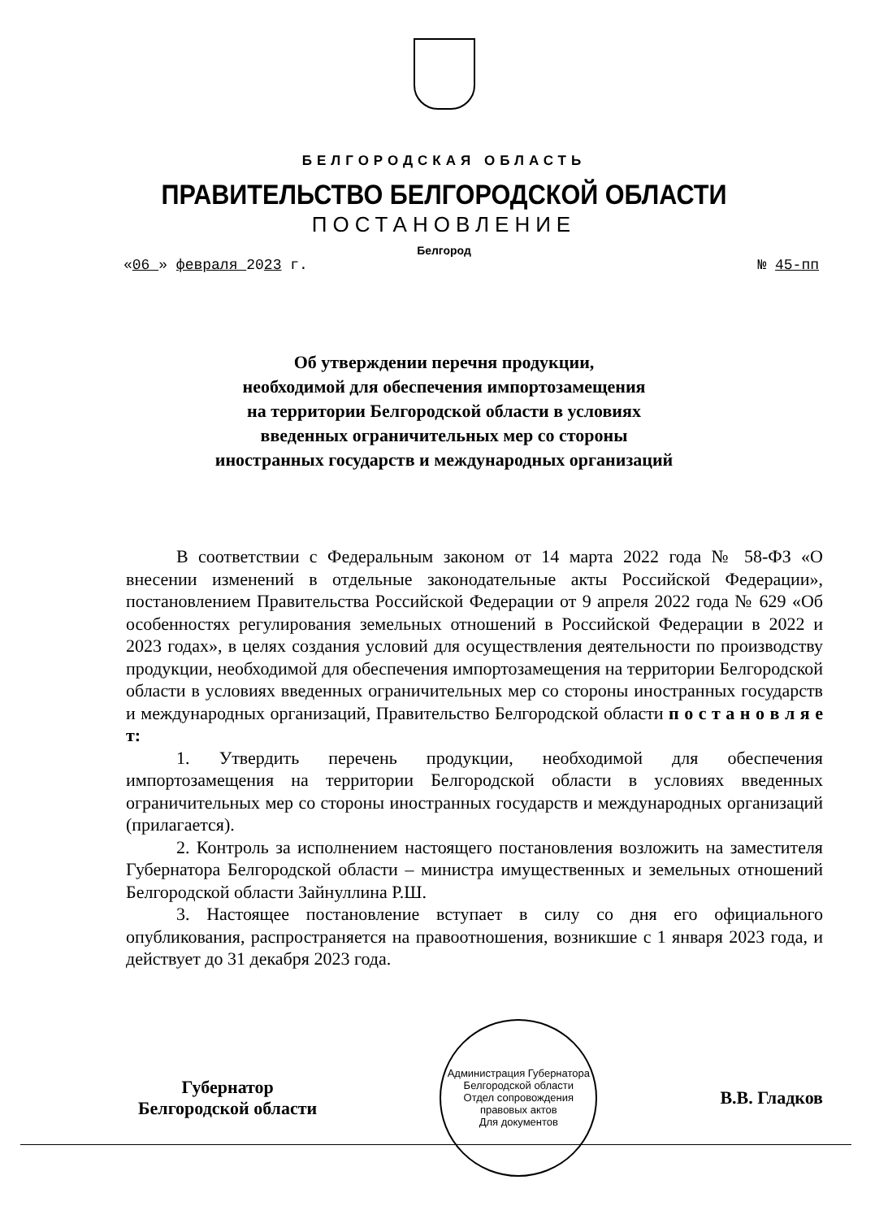БЕЛГОРОДСКАЯ ОБЛАСТЬ
ПРАВИТЕЛЬСТВО БЕЛГОРОДСКОЙ ОБЛАСТИ
ПОСТАНОВЛЕНИЕ
Белгород
«06 » февраля 2023 г. № 45-пп
Об утверждении перечня продукции,
необходимой для обеспечения импортозамещения
на территории Белгородской области в условиях
введенных ограничительных мер со стороны
иностранных государств и международных организаций
В соответствии с Федеральным законом от 14 марта 2022 года № 58-ФЗ «О внесении изменений в отдельные законодательные акты Российской Федерации», постановлением Правительства Российской Федерации от 9 апреля 2022 года № 629 «Об особенностях регулирования земельных отношений в Российской Федерации в 2022 и 2023 годах», в целях создания условий для осуществления деятельности по производству продукции, необходимой для обеспечения импортозамещения на территории Белгородской области в условиях введенных ограничительных мер со стороны иностранных государств и международных организаций, Правительство Белгородской области п о с т а н о в л я е т:
1. Утвердить перечень продукции, необходимой для обеспечения импортозамещения на территории Белгородской области в условиях введенных ограничительных мер со стороны иностранных государств и международных организаций (прилагается).
2. Контроль за исполнением настоящего постановления возложить на заместителя Губернатора Белгородской области – министра имущественных и земельных отношений Белгородской области Зайнуллина Р.Ш.
3. Настоящее постановление вступает в силу со дня его официального опубликования, распространяется на правоотношения, возникшие с 1 января 2023 года, и действует до 31 декабря 2023 года.
Губернатор
Белгородской области
Администрация Губернатора Белгородской области
Отдел сопровождения правовых актов
Для документов
В.В. Гладков